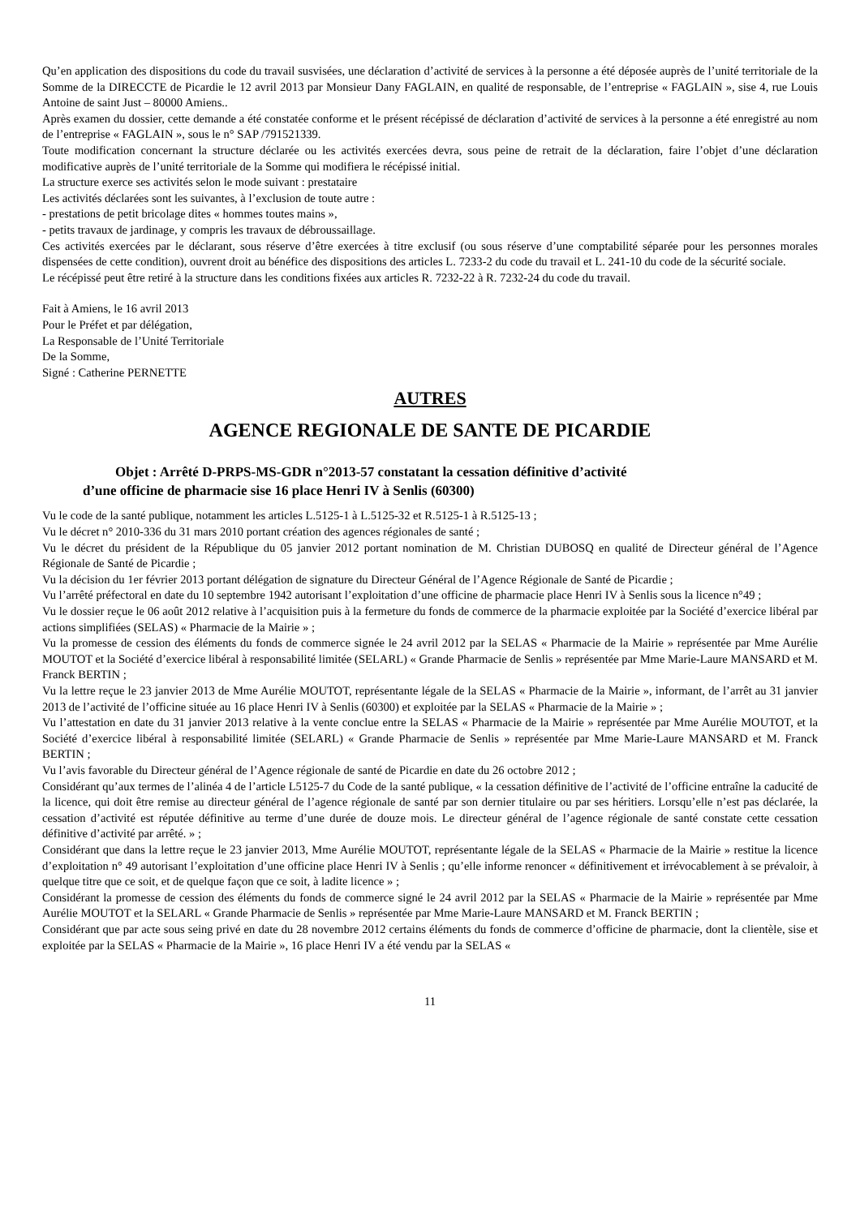Qu’en application des dispositions du code du travail susvisées, une déclaration d’activité de services à la personne a été déposée auprès de l’unité territoriale de la Somme de la DIRECCTE de Picardie le 12 avril 2013 par Monsieur Dany FAGLAIN, en qualité de responsable, de l’entreprise « FAGLAIN », sise 4, rue Louis Antoine de saint Just – 80000 Amiens..
Après examen du dossier, cette demande a été constatée conforme et le présent récépissé de déclaration d’activité de services à la personne a été enregistré au nom de l’entreprise « FAGLAIN », sous le n° SAP /791521339.
Toute modification concernant la structure déclarée ou les activités exercées devra, sous peine de retrait de la déclaration, faire l’objet d’une déclaration modificative auprès de l’unité territoriale de la Somme qui modifiera le récépissé initial.
La structure exerce ses activités selon le mode suivant : prestataire
Les activités déclarées sont les suivantes, à l’exclusion de toute autre :
- prestations de petit bricolage dites « hommes toutes mains »,
- petits travaux de jardinage, y compris les travaux de débroussaillage.
Ces activités exercées par le déclarant, sous réserve d’être exercées à titre exclusif (ou sous réserve d’une comptabilité séparée pour les personnes morales dispensées de cette condition), ouvrent droit au bénéfice des dispositions des articles L. 7233-2 du code du travail et L. 241-10 du code de la sécurité sociale.
Le récépissé peut être retiré à la structure dans les conditions fixées aux articles R. 7232-22 à R. 7232-24 du code du travail.
Fait à Amiens, le 16 avril 2013
Pour le Préfet et par délégation,
La Responsable de l’Unité Territoriale
De la Somme,
Signé : Catherine PERNETTE
AUTRES
AGENCE REGIONALE DE SANTE DE PICARDIE
Objet : Arrêté D-PRPS-MS-GDR n°2013-57 constatant la cessation définitive d’activité
d’une officine de pharmacie sise 16 place Henri IV à Senlis (60300)
Vu le code de la santé publique, notamment les articles L.5125-1 à L.5125-32 et R.5125-1 à R.5125-13 ;
Vu le décret n° 2010-336 du 31 mars 2010 portant création des agences régionales de santé ;
Vu le décret du président de la République du 05 janvier 2012 portant nomination de M. Christian DUBOSQ en qualité de Directeur général de l’Agence Régionale de Santé de Picardie ;
Vu la décision du 1er février 2013 portant délégation de signature du Directeur Général de l’Agence Régionale de Santé de Picardie ;
Vu l’arrêté préfectoral en date du 10 septembre 1942 autorisant l’exploitation d’une officine de pharmacie place Henri IV à Senlis sous la licence n°49 ;
Vu le dossier reçue le 06 août 2012 relative à l’acquisition puis à la fermeture du fonds de commerce de la pharmacie exploitée par la Société d’exercice libéral par actions simplifiées (SELAS) « Pharmacie de la Mairie » ;
Vu la promesse de cession des éléments du fonds de commerce signée le 24 avril 2012 par la SELAS « Pharmacie de la Mairie » représentée par Mme Aurélie MOUTOT et la Société d’exercice libéral à responsabilité limitée (SELARL) « Grande Pharmacie de Senlis » représentée par Mme Marie-Laure MANSARD et M. Franck BERTIN ;
Vu la lettre reçue le 23 janvier 2013 de Mme Aurélie MOUTOT, représentante légale de la SELAS « Pharmacie de la Mairie », informant, de l’arrêt au 31 janvier 2013 de l’activité de l’officine située au 16 place Henri IV à Senlis (60300) et exploitée par la SELAS « Pharmacie de la Mairie » ;
Vu l’attestation en date du 31 janvier 2013 relative à la vente conclue entre la SELAS « Pharmacie de la Mairie » représentée par Mme Aurélie MOUTOT, et la Société d’exercice libéral à responsabilité limitée (SELARL) « Grande Pharmacie de Senlis » représentée par Mme Marie-Laure MANSARD et M. Franck BERTIN ;
Vu l’avis favorable du Directeur général de l’Agence régionale de santé de Picardie en date du 26 octobre 2012 ;
Considérant qu’aux termes de l’alinéa 4 de l’article L5125-7 du Code de la santé publique, « la cessation définitive de l’activité de l’officine entraîne la caducité de la licence, qui doit être remise au directeur général de l’agence régionale de santé par son dernier titulaire ou par ses héritiers. Lorsqu’elle n’est pas déclarée, la cessation d’activité est réputée définitive au terme d’une durée de douze mois. Le directeur général de l’agence régionale de santé constate cette cessation définitive d’activité par arrêté. » ;
Considérant que dans la lettre reçue le 23 janvier 2013, Mme Aurélie MOUTOT, représentante légale de la SELAS « Pharmacie de la Mairie » restitue la licence d’exploitation n° 49 autorisant l’exploitation d’une officine place Henri IV à Senlis ; qu’elle informe renoncer « définitivement et irrévocablement à se prévaloir, à quelque titre que ce soit, et de quelque façon que ce soit, à ladite licence » ;
Considérant la promesse de cession des éléments du fonds de commerce signé le 24 avril 2012 par la SELAS « Pharmacie de la Mairie » représentée par Mme Aurélie MOUTOT et la SELARL « Grande Pharmacie de Senlis » représentée par Mme Marie-Laure MANSARD et M. Franck BERTIN ;
Considérant que par acte sous seing privé en date du 28 novembre 2012 certains éléments du fonds de commerce d’officine de pharmacie, dont la clientèle, sise et exploitée par la SELAS « Pharmacie de la Mairie », 16 place Henri IV a été vendu par la SELAS «
11